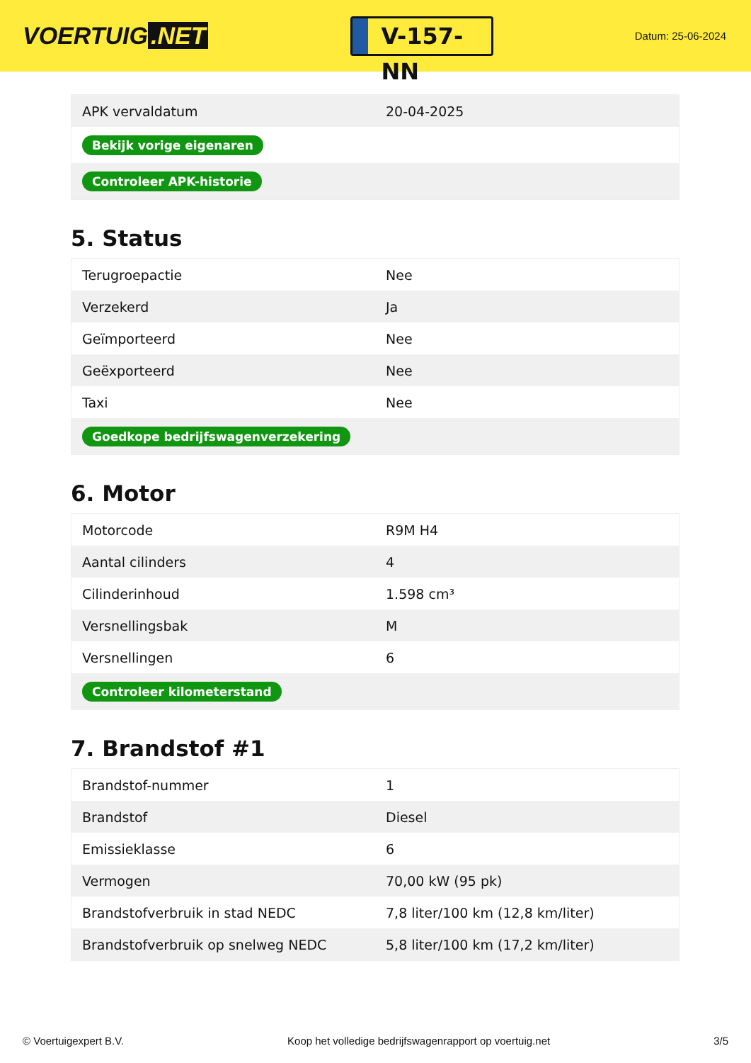VOERTUIG.NET
V-157-NN
Datum: 25-06-2024
| APK vervaldatum | 20-04-2025 |
| Bekijk vorige eigenaren | |
| Controleer APK-historie | |
5. Status
| Terugroepactie | Nee |
| Verzekerd | Ja |
| Geïmporteerd | Nee |
| Geëxporteerd | Nee |
| Taxi | Nee |
| Goedkope bedrijfswagenverzekering | |
6. Motor
| Motorcode | R9M H4 |
| Aantal cilinders | 4 |
| Cilinderinhoud | 1.598 cm³ |
| Versnellingsbak | M |
| Versnellingen | 6 |
| Controleer kilometerstand | |
7. Brandstof #1
| Brandstof-nummer | 1 |
| Brandstof | Diesel |
| Emissieklasse | 6 |
| Vermogen | 70,00 kW (95 pk) |
| Brandstofverbruik in stad NEDC | 7,8 liter/100 km (12,8 km/liter) |
| Brandstofverbruik op snelweg NEDC | 5,8 liter/100 km (17,2 km/liter) |
© Voertuigexpert B.V. Koop het volledige bedrijfswagenrapport op voertuig.net 3/5